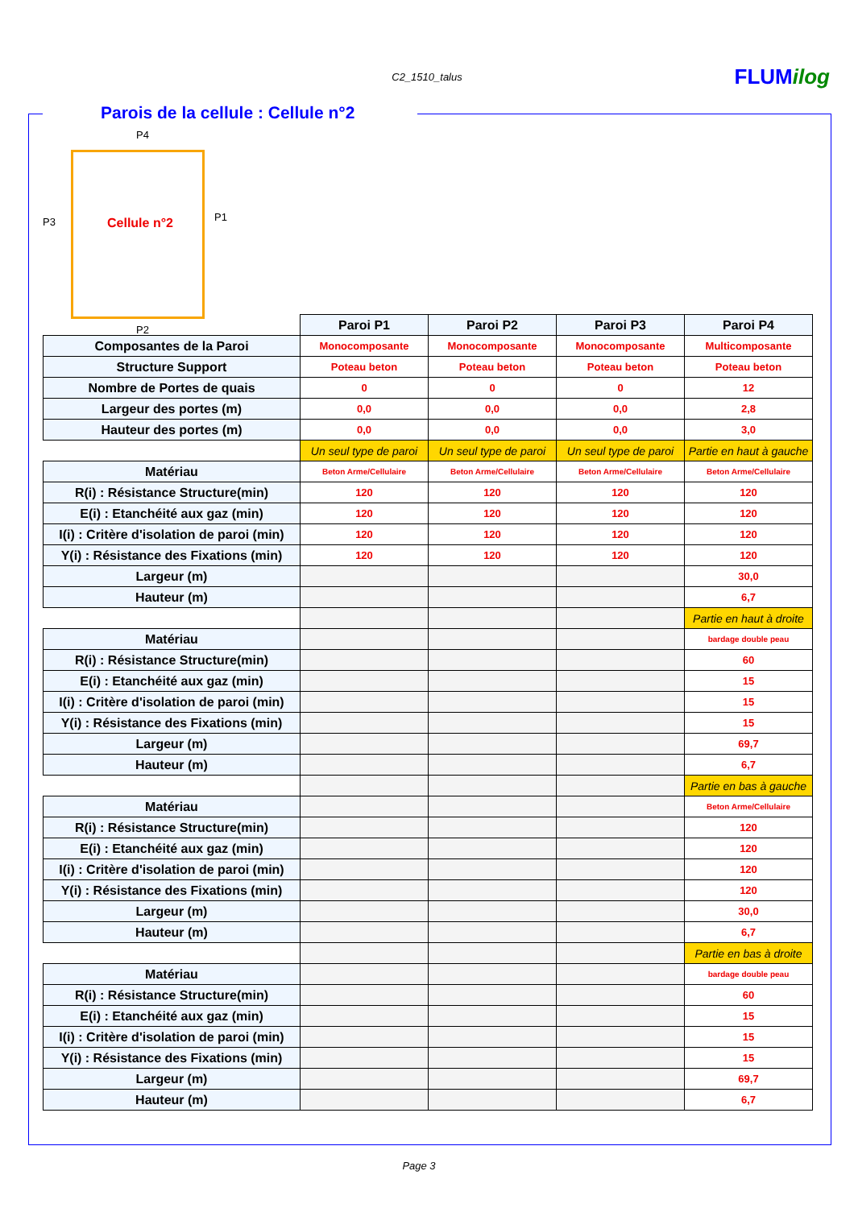C2_1510_talus FLUMilog
Parois de la cellule : Cellule n°2
P4
P3 Cellule n°2 P1
P2
| | Paroi P1 | Paroi P2 | Paroi P3 | Paroi P4 |
| Composantes de la Paroi | Monocomposante | Monocomposante | Monocomposante | Multicomposante |
| Structure Support | Poteau beton | Poteau beton | Poteau beton | Poteau beton |
| Nombre de Portes de quais | 0 | 0 | 0 | 12 |
| Largeur des portes (m) | 0,0 | 0,0 | 0,0 | 2,8 |
| Hauteur des portes (m) | 0,0 | 0,0 | 0,0 | 3,0 |
| | Un seul type de paroi | Un seul type de paroi | Un seul type de paroi | Partie en haut à gauche |
| Matériau | Beton Arme/Cellulaire | Beton Arme/Cellulaire | Beton Arme/Cellulaire | Beton Arme/Cellulaire |
| R(i) : Résistance Structure(min) | 120 | 120 | 120 | 120 |
| E(i) : Etanchéité aux gaz (min) | 120 | 120 | 120 | 120 |
| I(i) : Critère d'isolation de paroi (min) | 120 | 120 | 120 | 120 |
| Y(i) : Résistance des Fixations (min) | 120 | 120 | 120 | 120 |
| Largeur (m) | | | | 30,0 |
| Hauteur (m) | | | | 6,7 |
| | | | | Partie en haut à droite |
| Matériau | | | | bardage double peau |
| R(i) : Résistance Structure(min) | | | | 60 |
| E(i) : Etanchéité aux gaz (min) | | | | 15 |
| I(i) : Critère d'isolation de paroi (min) | | | | 15 |
| Y(i) : Résistance des Fixations (min) | | | | 15 |
| Largeur (m) | | | | 69,7 |
| Hauteur (m) | | | | 6,7 |
| | | | | Partie en bas à gauche |
| Matériau | | | | Beton Arme/Cellulaire |
| R(i) : Résistance Structure(min) | | | | 120 |
| E(i) : Etanchéité aux gaz (min) | | | | 120 |
| I(i) : Critère d'isolation de paroi (min) | | | | 120 |
| Y(i) : Résistance des Fixations (min) | | | | 120 |
| Largeur (m) | | | | 30,0 |
| Hauteur (m) | | | | 6,7 |
| | | | | Partie en bas à droite |
| Matériau | | | | bardage double peau |
| R(i) : Résistance Structure(min) | | | | 60 |
| E(i) : Etanchéité aux gaz (min) | | | | 15 |
| I(i) : Critère d'isolation de paroi (min) | | | | 15 |
| Y(i) : Résistance des Fixations (min) | | | | 15 |
| Largeur (m) | | | | 69,7 |
| Hauteur (m) | | | | 6,7 |
Page 3